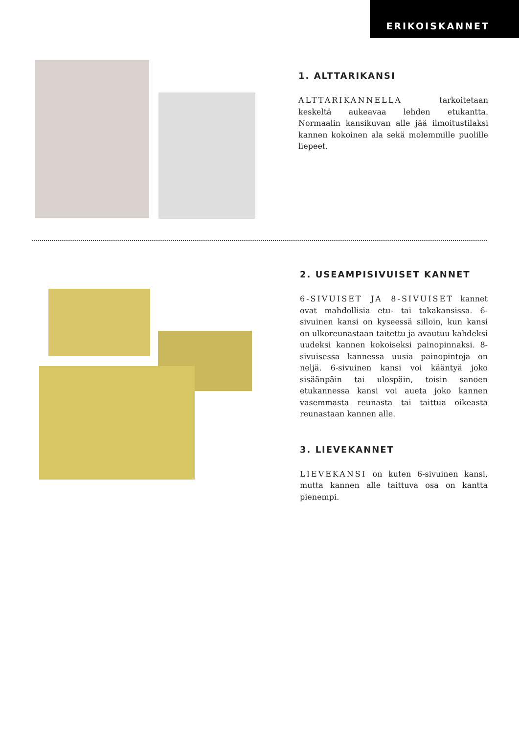ERIKOISKANNET
1. ALTTARIKANSI
ALTTARIKANNELLA tarkoitetaan keskeltä aukeavaa lehden etukantta. Normaalin kansikuvan alle jää ilmoitustilaksi kannen kokoinen ala sekä molemmille puolille liepeet.
2. USEAMPISIVUISET KANNET
6-SIVUISET JA 8-SIVUISET kannet ovat mahdollisia etu- tai takakansissa. 6-sivuinen kansi on kyseessä silloin, kun kansi on ulkoreunastaan taitettu ja avautuu kahdeksi uudeksi kannen kokoiseksi painopinnaksi. 8-sivuisessa kannessa uusia painopintoja on neljä. 6-sivuinen kansi voi kääntyä joko sisäänpäin tai ulospäin, toisin sanoen etukannessa kansi voi aueta joko kannen vasemmasta reunasta tai taittua oikeasta reunastaan kannen alle.
3. LIEVEKANNET
LIEVEKANSI on kuten 6-sivuinen kansi, mutta kannen alle taittuva osa on kantta pienempi.